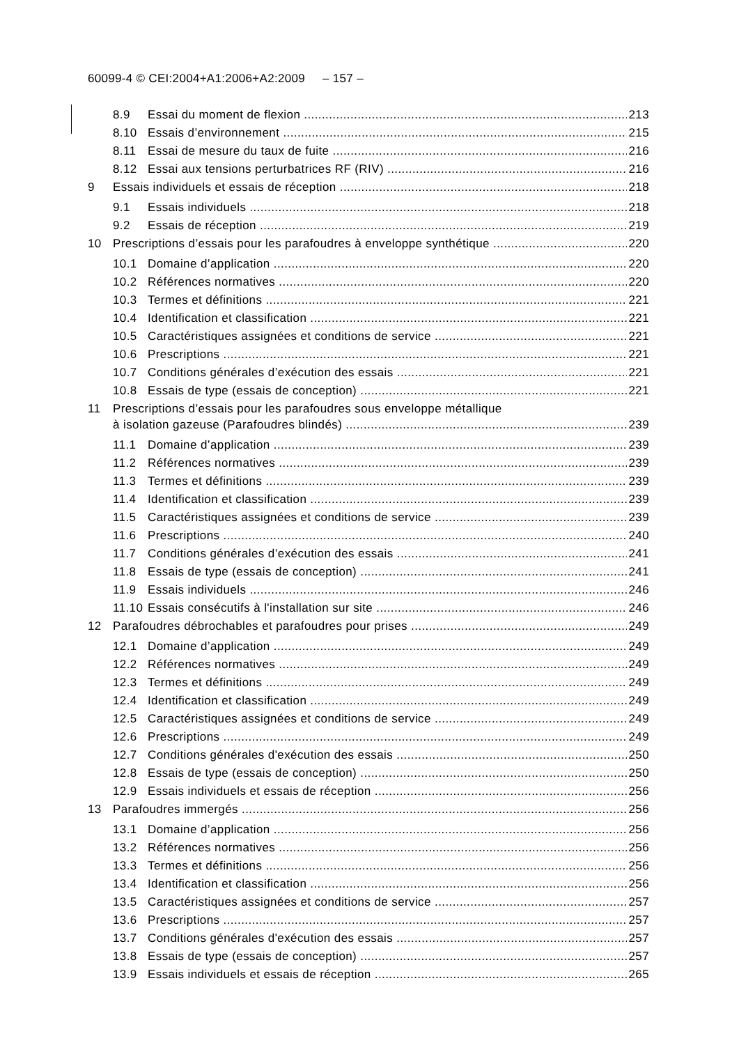60099-4 © CEI:2004+A1:2006+A2:2009 – 157 –
8.9 Essai du moment de flexion 213
8.10 Essais d’environnement 215
8.11 Essai de mesure du taux de fuite 216
8.12 Essai aux tensions perturbatrices RF (RIV) 216
9 Essais individuels et essais de réception 218
9.1 Essais individuels 218
9.2 Essais de réception 219
10 Prescriptions d’essais pour les parafoudres à enveloppe synthétique 220
10.1 Domaine d’application 220
10.2 Références normatives 220
10.3 Termes et définitions 221
10.4 Identification et classification 221
10.5 Caractéristiques assignées et conditions de service 221
10.6 Prescriptions 221
10.7 Conditions générales d’exécution des essais 221
10.8 Essais de type (essais de conception) 221
11 Prescriptions d’essais pour les parafoudres sous enveloppe métallique
à isolation gazeuse (Parafoudres blindés) 239
11.1 Domaine d’application 239
11.2 Références normatives 239
11.3 Termes et définitions 239
11.4 Identification et classification 239
11.5 Caractéristiques assignées et conditions de service 239
11.6 Prescriptions 240
11.7 Conditions générales d’exécution des essais 241
11.8 Essais de type (essais de conception) 241
11.9 Essais individuels 246
11.10 Essais consécutifs à l'installation sur site 246
12 Parafoudres débrochables et parafoudres pour prises 249
12.1 Domaine d’application 249
12.2 Références normatives 249
12.3 Termes et définitions 249
12.4 Identification et classification 249
12.5 Caractéristiques assignées et conditions de service 249
12.6 Prescriptions 249
12.7 Conditions générales d'exécution des essais 250
12.8 Essais de type (essais de conception) 250
12.9 Essais individuels et essais de réception 256
13 Parafoudres immergés 256
13.1 Domaine d’application 256
13.2 Références normatives 256
13.3 Termes et définitions 256
13.4 Identification et classification 256
13.5 Caractéristiques assignées et conditions de service 257
13.6 Prescriptions 257
13.7 Conditions générales d'exécution des essais 257
13.8 Essais de type (essais de conception) 257
13.9 Essais individuels et essais de réception 265